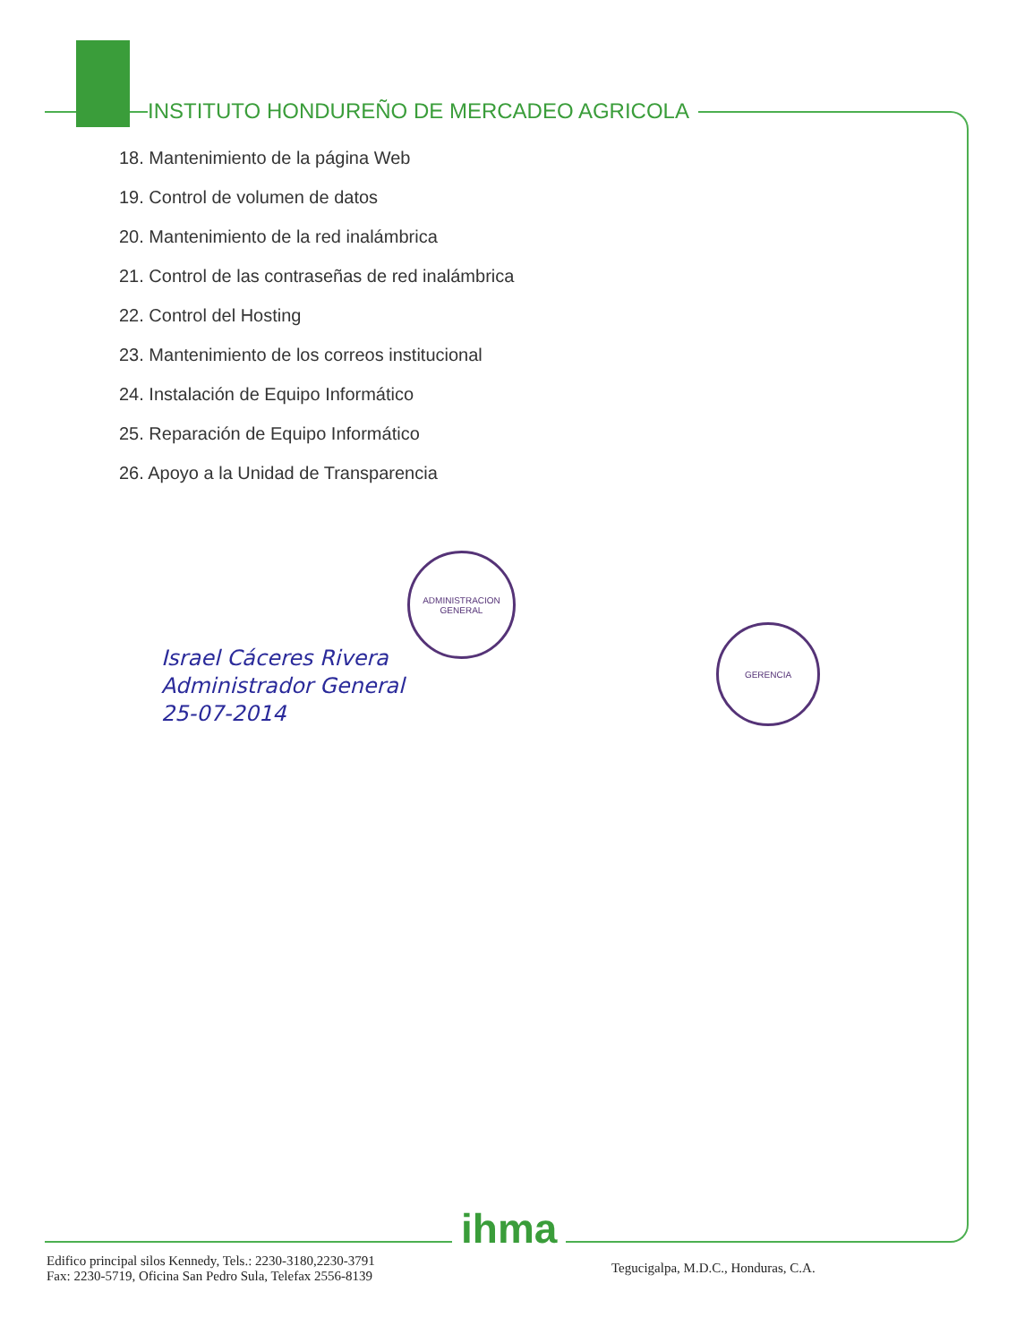INSTITUTO HONDUREÑO DE MERCADEO AGRICOLA
18. Mantenimiento de la página Web
19. Control de volumen de datos
20. Mantenimiento de la red inalámbrica
21. Control de las contraseñas de red inalámbrica
22. Control del Hosting
23. Mantenimiento de los correos institucional
24. Instalación de Equipo Informático
25. Reparación de Equipo Informático
26. Apoyo a la Unidad de Transparencia
Israel Cáceres Rivera
Administrador General
25-07-2014
ADMINISTRACION
GENERAL
GERENCIA
ihma
Edifico principal silos Kennedy, Tels.: 2230-3180,2230-3791
Fax: 2230-5719, Oficina San Pedro Sula, Telefax 2556-8139
Tegucigalpa, M.D.C., Honduras, C.A.